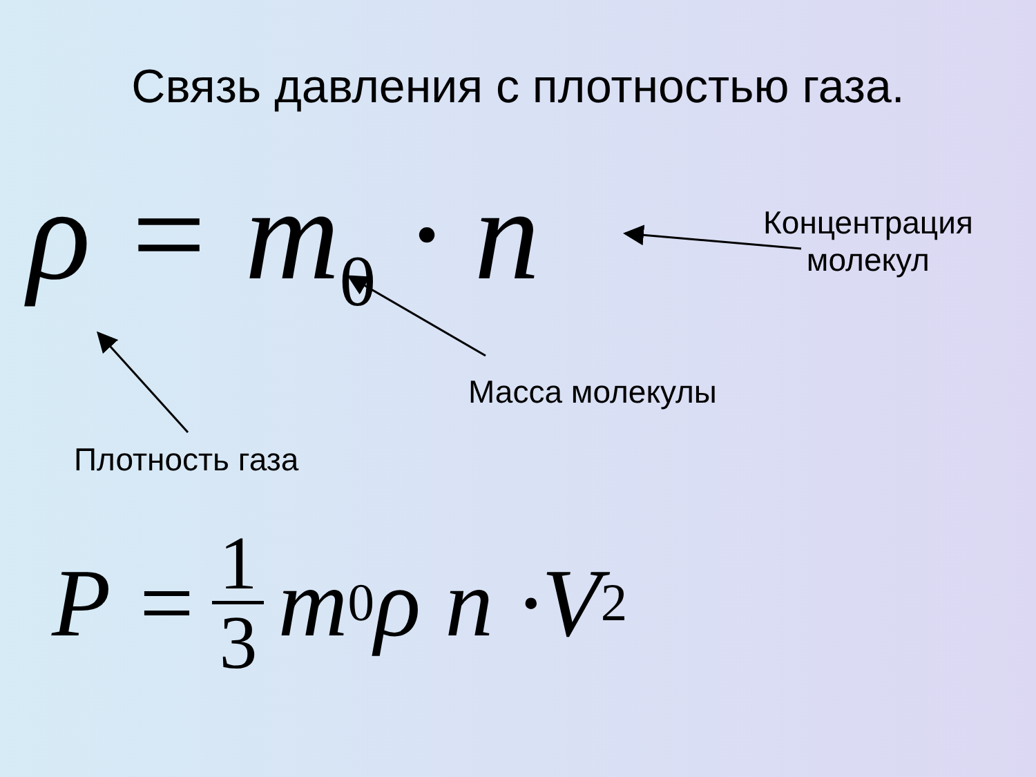Связь давления с плотностью газа.
ρ = m<sub>0</sub> · n
Концентрация
молекул
Масса молекулы
Плотность газа
P = 1 3 m<sub>0</sub>ρ n ·V<sup>2</sup>